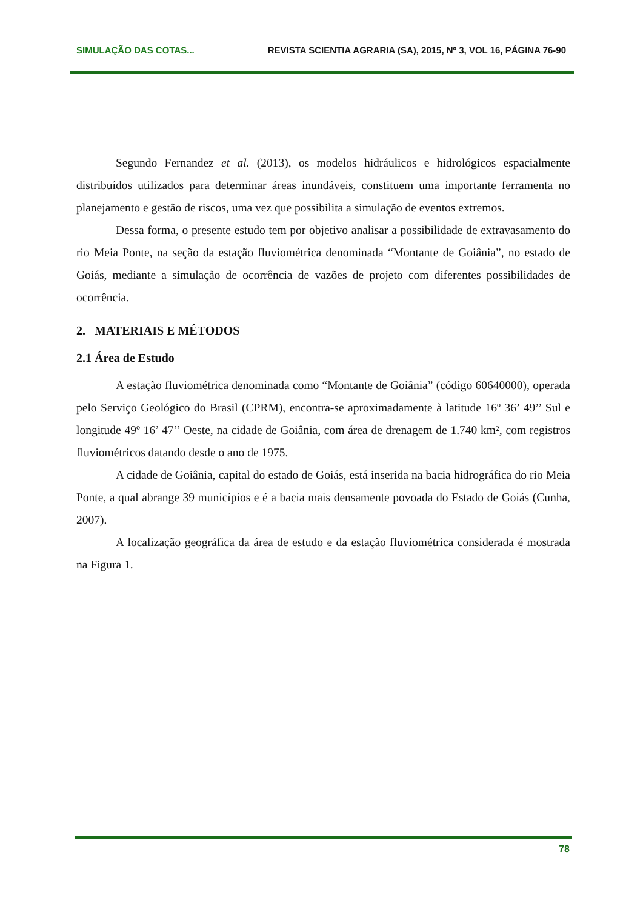SIMULAÇÃO DAS COTAS... REVISTA SCIENTIA AGRARIA (SA), 2015, Nº 3, VOL 16, PÁGINA 76-90
Segundo Fernandez et al. (2013), os modelos hidráulicos e hidrológicos espacialmente distribuídos utilizados para determinar áreas inundáveis, constituem uma importante ferramenta no planejamento e gestão de riscos, uma vez que possibilita a simulação de eventos extremos.
Dessa forma, o presente estudo tem por objetivo analisar a possibilidade de extravasamento do rio Meia Ponte, na seção da estação fluviométrica denominada “Montante de Goiânia”, no estado de Goiás, mediante a simulação de ocorrência de vazões de projeto com diferentes possibilidades de ocorrência.
2. MATERIAIS E MÉTODOS
2.1 Área de Estudo
A estação fluviométrica denominada como “Montante de Goiânia” (código 60640000), operada pelo Serviço Geológico do Brasil (CPRM), encontra-se aproximadamente à latitude 16º 36’ 49’’ Sul e longitude 49º 16’ 47’’ Oeste, na cidade de Goiânia, com área de drenagem de 1.740 km², com registros fluviométricos datando desde o ano de 1975.
A cidade de Goiânia, capital do estado de Goiás, está inserida na bacia hidrográfica do rio Meia Ponte, a qual abrange 39 municípios e é a bacia mais densamente povoada do Estado de Goiás (Cunha, 2007).
A localização geográfica da área de estudo e da estação fluviométrica considerada é mostrada na Figura 1.
78